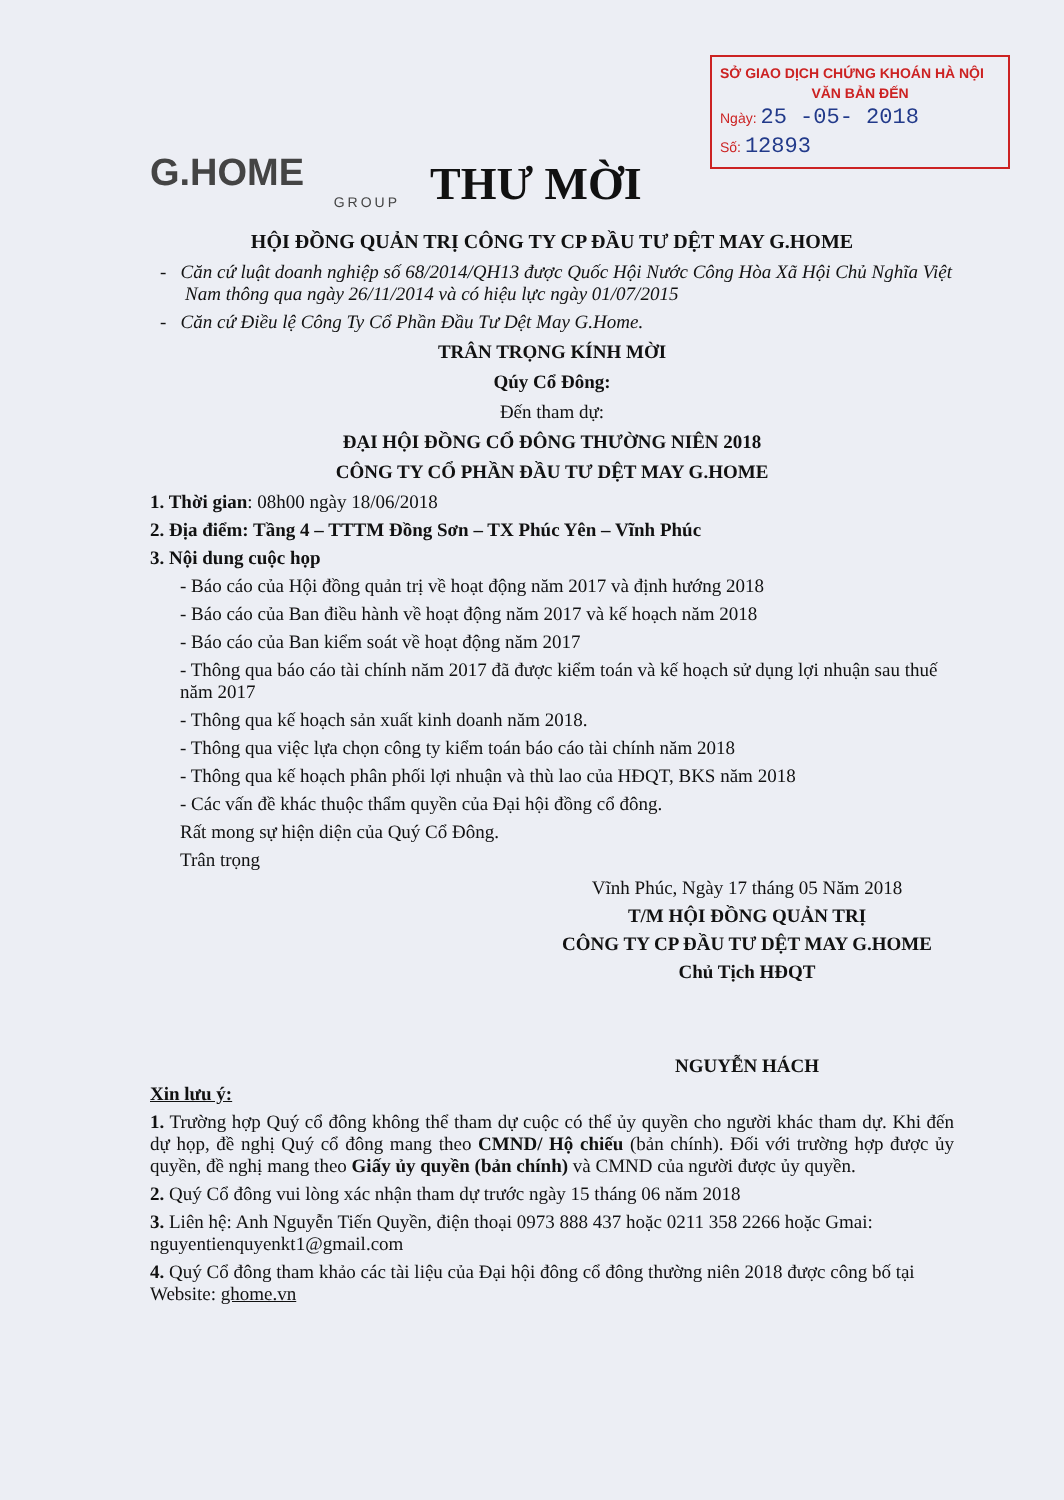SỞ GIAO DỊCH CHỨNG KHOÁN HÀ NỘI
VĂN BẢN ĐẾN
Ngày: 25 -05- 2018
Số: 12893
G.HOME
GROUP
THƯ MỜI
HỘI ĐỒNG QUẢN TRỊ CÔNG TY CP ĐẦU TƯ DỆT MAY G.HOME
- Căn cứ luật doanh nghiệp số 68/2014/QH13 được Quốc Hội Nước Công Hòa Xã Hội Chủ Nghĩa Việt Nam thông qua ngày 26/11/2014 và có hiệu lực ngày 01/07/2015
- Căn cứ Điều lệ Công Ty Cổ Phần Đầu Tư Dệt May G.Home.
TRÂN TRỌNG KÍNH MỜI
Qúy Cổ Đông:
Đến tham dự:
ĐẠI HỘI ĐỒNG CỔ ĐÔNG THƯỜNG NIÊN 2018
CÔNG TY CỔ PHẦN ĐẦU TƯ DỆT MAY G.HOME
1. Thời gian: 08h00 ngày 18/06/2018
2. Địa điểm: Tầng 4 – TTTM Đồng Sơn – TX Phúc Yên – Vĩnh Phúc
3. Nội dung cuộc họp
- Báo cáo của Hội đồng quản trị về hoạt động năm 2017 và định hướng 2018
- Báo cáo của Ban điều hành về hoạt động năm 2017 và kế hoạch năm 2018
- Báo cáo của Ban kiểm soát về hoạt động năm 2017
- Thông qua báo cáo tài chính năm 2017 đã được kiểm toán và kế hoạch sử dụng lợi nhuận sau thuế năm 2017
- Thông qua kế hoạch sản xuất kinh doanh năm 2018.
- Thông qua việc lựa chọn công ty kiểm toán báo cáo tài chính năm 2018
- Thông qua kế hoạch phân phối lợi nhuận và thù lao của HĐQT, BKS năm 2018
- Các vấn đề khác thuộc thẩm quyền của Đại hội đồng cổ đông.
Rất mong sự hiện diện của Quý Cổ Đông.
Trân trọng
Vĩnh Phúc, Ngày 17 tháng 05 Năm 2018
T/M HỘI ĐỒNG QUẢN TRỊ
CÔNG TY CP ĐẦU TƯ DỆT MAY G.HOME
Chủ Tịch HĐQT
NGUYỄN HÁCH
Xin lưu ý:
1. Trường hợp Quý cổ đông không thể tham dự cuộc có thể ủy quyền cho người khác tham dự. Khi đến dự họp, đề nghị Quý cổ đông mang theo CMND/ Hộ chiếu (bản chính). Đối với trường hợp được ủy quyền, đề nghị mang theo Giấy ủy quyền (bản chính) và CMND của người được ủy quyền.
2. Quý Cổ đông vui lòng xác nhận tham dự trước ngày 15 tháng 06 năm 2018
3. Liên hệ: Anh Nguyễn Tiến Quyền, điện thoại 0973 888 437 hoặc 0211 358 2266 hoặc Gmai: nguyentienquyenkt1@gmail.com
4. Quý Cổ đông tham khảo các tài liệu của Đại hội đông cổ đông thường niên 2018 được công bố tại Website: ghome.vn